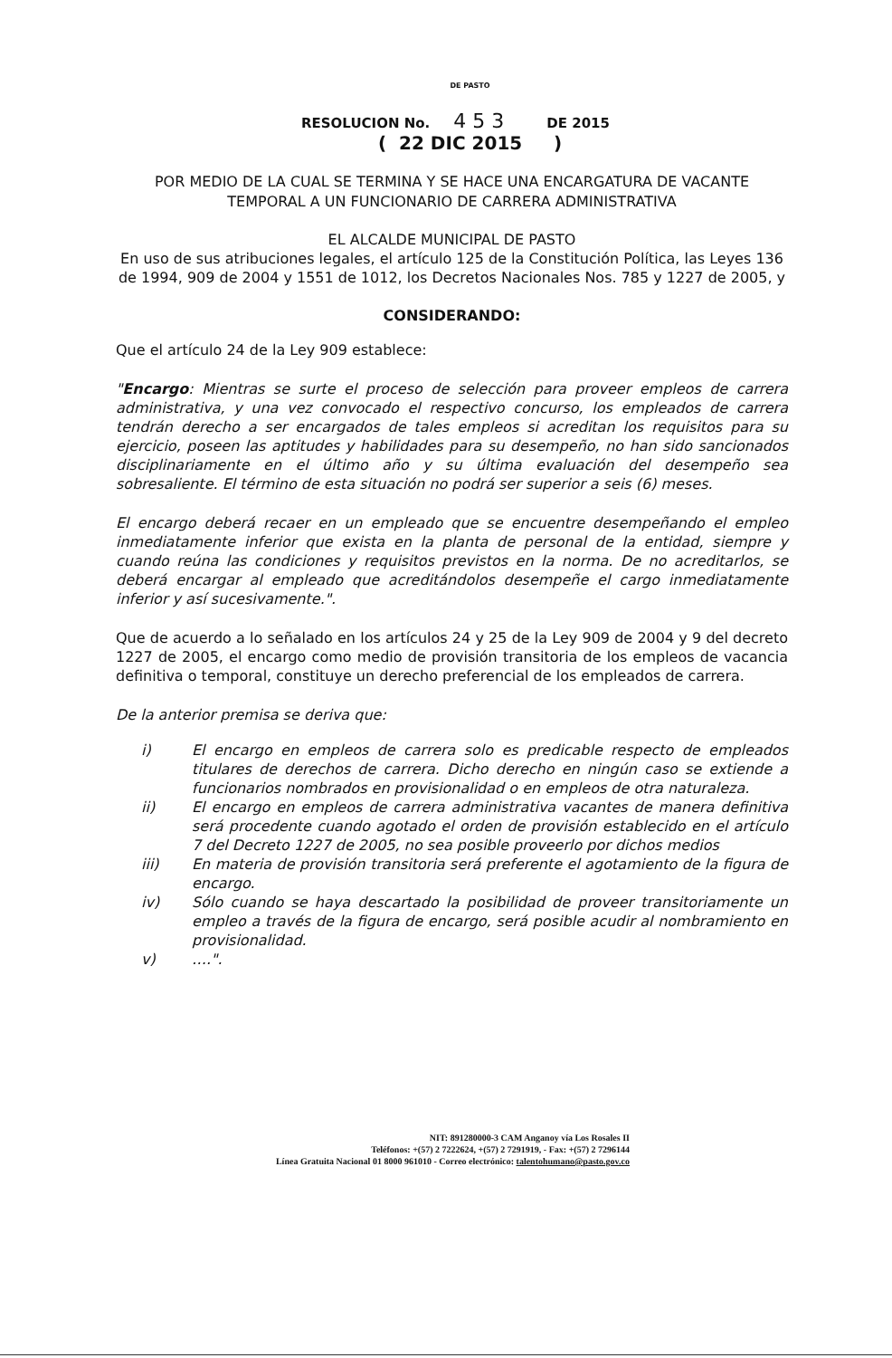DE PASTO
RESOLUCION No. 4 5 3 DE 2015
( 22 DIC 2015 )
POR MEDIO DE LA CUAL SE TERMINA Y SE HACE UNA ENCARGATURA DE VACANTE TEMPORAL A UN FUNCIONARIO DE CARRERA ADMINISTRATIVA
EL ALCALDE MUNICIPAL DE PASTO
En uso de sus atribuciones legales, el artículo 125 de la Constitución Política, las Leyes 136 de 1994, 909 de 2004 y 1551 de 1012, los Decretos Nacionales Nos. 785 y 1227 de 2005, y
CONSIDERANDO:
Que el artículo 24 de la Ley 909 establece:
"Encargo: Mientras se surte el proceso de selección para proveer empleos de carrera administrativa, y una vez convocado el respectivo concurso, los empleados de carrera tendrán derecho a ser encargados de tales empleos si acreditan los requisitos para su ejercicio, poseen las aptitudes y habilidades para su desempeño, no han sido sancionados disciplinariamente en el último año y su última evaluación del desempeño sea sobresaliente. El término de esta situación no podrá ser superior a seis (6) meses.
El encargo deberá recaer en un empleado que se encuentre desempeñando el empleo inmediatamente inferior que exista en la planta de personal de la entidad, siempre y cuando reúna las condiciones y requisitos previstos en la norma. De no acreditarlos, se deberá encargar al empleado que acreditándolos desempeñe el cargo inmediatamente inferior y así sucesivamente.".
Que de acuerdo a lo señalado en los artículos 24 y 25 de la Ley 909 de 2004 y 9 del decreto 1227 de 2005, el encargo como medio de provisión transitoria de los empleos de vacancia definitiva o temporal, constituye un derecho preferencial de los empleados de carrera.
De la anterior premisa se deriva que:
i) El encargo en empleos de carrera solo es predicable respecto de empleados titulares de derechos de carrera. Dicho derecho en ningún caso se extiende a funcionarios nombrados en provisionalidad o en empleos de otra naturaleza.
ii) El encargo en empleos de carrera administrativa vacantes de manera definitiva será procedente cuando agotado el orden de provisión establecido en el artículo 7 del Decreto 1227 de 2005, no sea posible proveerlo por dichos medios
iii) En materia de provisión transitoria será preferente el agotamiento de la figura de encargo.
iv) Sólo cuando se haya descartado la posibilidad de proveer transitoriamente un empleo a través de la figura de encargo, será posible acudir al nombramiento en provisionalidad.
v) ….".
NIT: 891280000-3 CAM Anganoy vía Los Rosales II
Teléfonos: +(57) 2 7222624, +(57) 2 7291919, - Fax: +(57) 2 7296144
Línea Gratuita Nacional 01 8000 961010 - Correo electrónico: talentohumano@pasto.gov.co